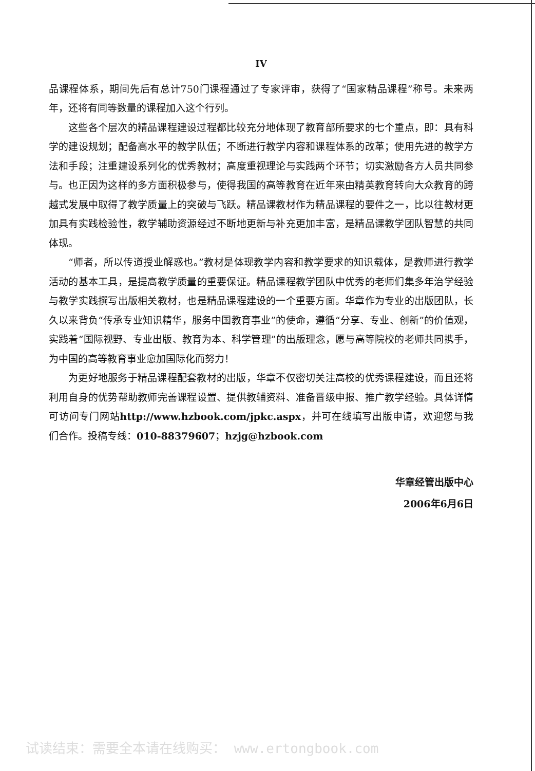IV
品课程体系，期间先后有总计750门课程通过了专家评审，获得了“国家精品课程”称号。未来两年，还将有同等数量的课程加入这个行列。
这些各个层次的精品课程建设过程都比较充分地体现了教育部所要求的七个重点，即：具有科学的建设规划；配备高水平的教学队伍；不断进行教学内容和课程体系的改革；使用先进的教学方法和手段；注重建设系列化的优秀教材；高度重视理论与实践两个环节；切实激励各方人员共同参与。也正因为这样的多方面积极参与，使得我国的高等教育在近年来由精英教育转向大众教育的跨越式发展中取得了教学质量上的突破与飞跃。精品课教材作为精品课程的要件之一，比以往教材更加具有实践检验性，教学辅助资源经过不断地更新与补充更加丰富，是精品课教学团队智慧的共同体现。
“师者，所以传道授业解惑也。”教材是体现教学内容和教学要求的知识载体，是教师进行教学活动的基本工具，是提高教学质量的重要保证。精品课程教学团队中优秀的老师们集多年治学经验与教学实践撰写出版相关教材，也是精品课程建设的一个重要方面。华章作为专业的出版团队，长久以来背负“传承专业知识精华，服务中国教育事业”的使命，遵循“分享、专业、创新”的价值观，实践着“国际视野、专业出版、教育为本、科学管理”的出版理念，愿与高等院校的老师共同携手，为中国的高等教育事业愈加国际化而努力！
为更好地服务于精品课程配套教材的出版，华章不仅密切关注高校的优秀课程建设，而且还将利用自身的优势帮助教师完善课程设置、提供教辅资料、准备晋级申报、推广教学经验。具体详情可访问专门网站http://www.hzbook.com/jpkc.aspx，并可在线填写出版申请，欢迎您与我们合作。投稿专线：010-88379607；hzjg@hzbook.com
华章经管出版中心
2006年6月6日
试读结束：需要全本请在线购买： www.ertongbook.com